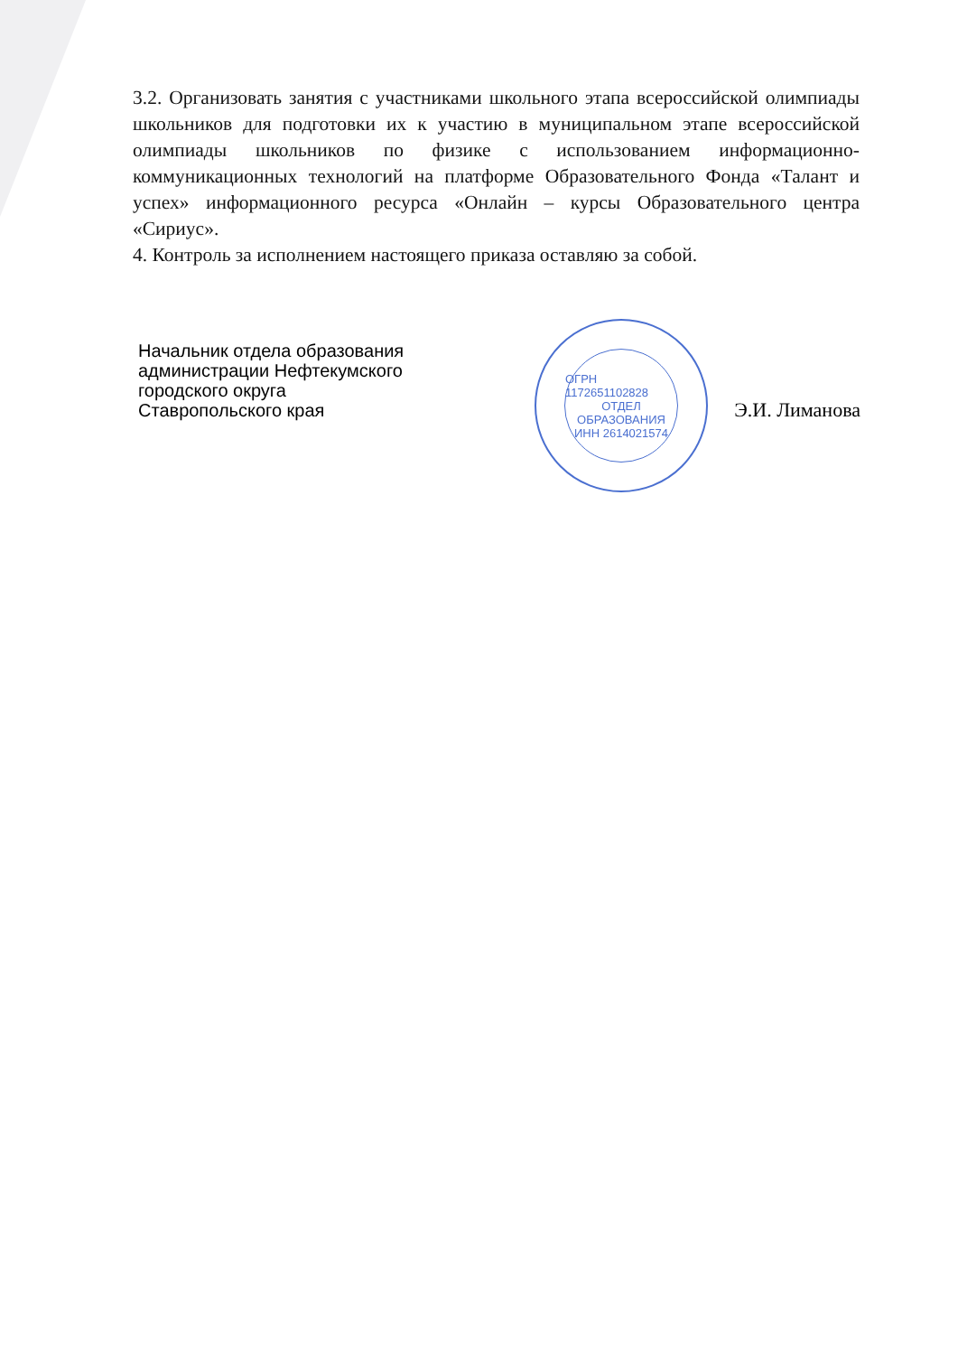3.2. Организовать занятия с участниками школьного этапа всероссийской олимпиады школьников для подготовки их к участию в муниципальном этапе всероссийской олимпиады школьников по физике с использованием информационно-коммуникационных технологий на платформе Образовательного Фонда «Талант и успех» информационного ресурса «Онлайн – курсы Образовательного центра «Сириус».
4. Контроль за исполнением настоящего приказа оставляю за собой.
Начальник отдела образования
администрации Нефтекумского
городского округа
Ставропольского края
Э.И. Лиманова
ОГРН 1172651102828
ОТДЕЛ
ОБРАЗОВАНИЯ
ИНН 2614021574